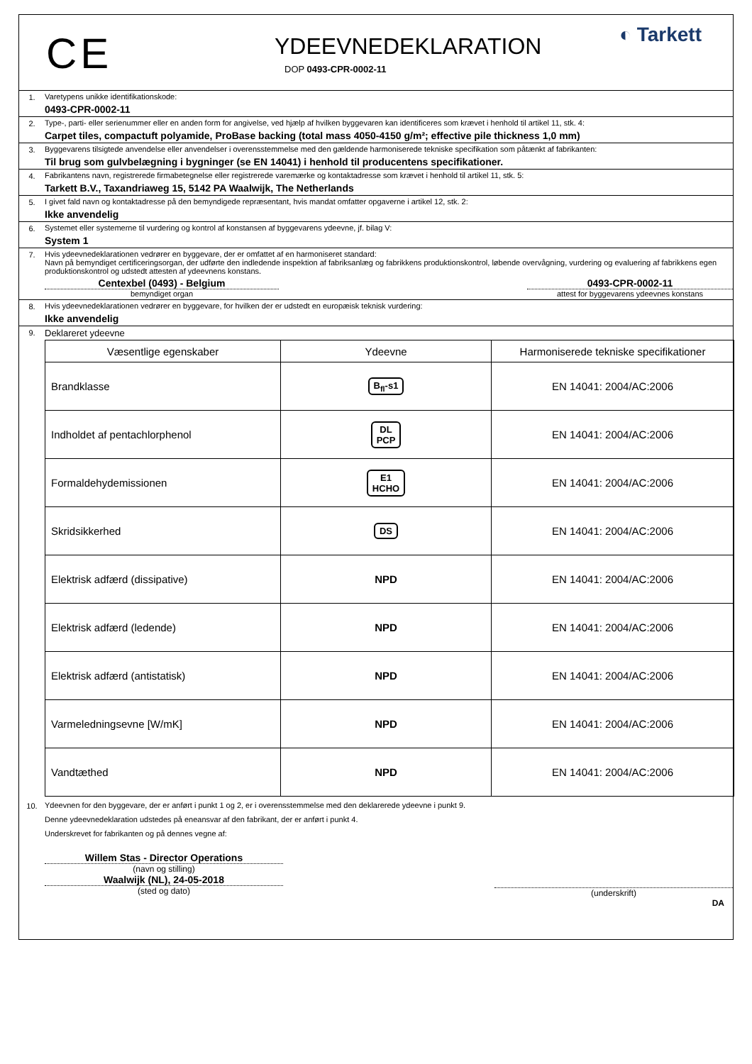C E
YDEEVNEDEKLARATION
DOP 0493-CPR-0002-11
◐ Tarkett
1. Varetypens unikke identifikationskode:
0493-CPR-0002-11
2. Type-, parti- eller serienummer eller en anden form for angivelse, ved hjælp af hvilken byggevaren kan identificeres som krævet i henhold til artikel 11, stk. 4:
Carpet tiles, compactuft polyamide, ProBase backing (total mass 4050-4150 g/m²; effective pile thickness 1,0 mm)
3. Byggevarens tilsigtede anvendelse eller anvendelser i overensstemmelse med den gældende harmoniserede tekniske specifikation som påtænkt af fabrikanten:
Til brug som gulvbelægning i bygninger (se EN 14041) i henhold til producentens specifikationer.
4. Fabrikantens navn, registrerede firmabetegnelse eller registrerede varemærke og kontaktadresse som krævet i henhold til artikel 11, stk. 5:
Tarkett B.V., Taxandriaweg 15, 5142 PA Waalwijk, The Netherlands
5. I givet fald navn og kontaktadresse på den bemyndigede repræsentant, hvis mandat omfatter opgaverne i artikel 12, stk. 2:
Ikke anvendelig
6. Systemet eller systemerne til vurdering og kontrol af konstansen af byggevarens ydeevne, jf. bilag V:
System 1
7. Hvis ydeevnedeklarationen vedrører en byggevare, der er omfattet af en harmoniseret standard:
Navn på bemyndiget certificeringsorgan, der udførte den indledende inspektion af fabriksanlæg og fabrikkens produktionskontrol, løbende overvågning, vurdering og evaluering af fabrikkens egen produktionskontrol og udstedt attesten af ydeevnens konstans.
Centexbel (0493) - Belgium
bemyndiget organ
0493-CPR-0002-11
attest for byggevarens ydeevnes konstans
8. Hvis ydeevnedeklarationen vedrører en byggevare, for hvilken der er udstedt en europæisk teknisk vurdering:
Ikke anvendelig
9.
Deklareret ydeevne
| Væsentlige egenskaber | Ydeevne | Harmoniserede tekniske specifikationer |
| --- | --- | --- |
| Brandklasse | B<sub>fl</sub>-s1 | EN 14041: 2004/AC:2006 |
| Indholdet af pentachlorphenol | DL PCP | EN 14041: 2004/AC:2006 |
| Formaldehydemissionen | E1 HCHO | EN 14041: 2004/AC:2006 |
| Skridsikkerhed | DS | EN 14041: 2004/AC:2006 |
| Elektrisk adfærd (dissipative) | NPD | EN 14041: 2004/AC:2006 |
| Elektrisk adfærd (ledende) | NPD | EN 14041: 2004/AC:2006 |
| Elektrisk adfærd (antistatisk) | NPD | EN 14041: 2004/AC:2006 |
| Varmeledningsevne [W/mK] | NPD | EN 14041: 2004/AC:2006 |
| Vandtæthed | NPD | EN 14041: 2004/AC:2006 |
10. Ydeevnen for den byggevare, der er anført i punkt 1 og 2, er i overensstemmelse med den deklarerede ydeevne i punkt 9.
Denne ydeevnedeklaration udstedes på eneansvar af den fabrikant, der er anført i punkt 4.
Underskrevet for fabrikanten og på dennes vegne af:
Willem Stas - Director Operations
(navn og stilling)
Waalwijk (NL), 24-05-2018
(sted og dato)
(underskrift)
DA